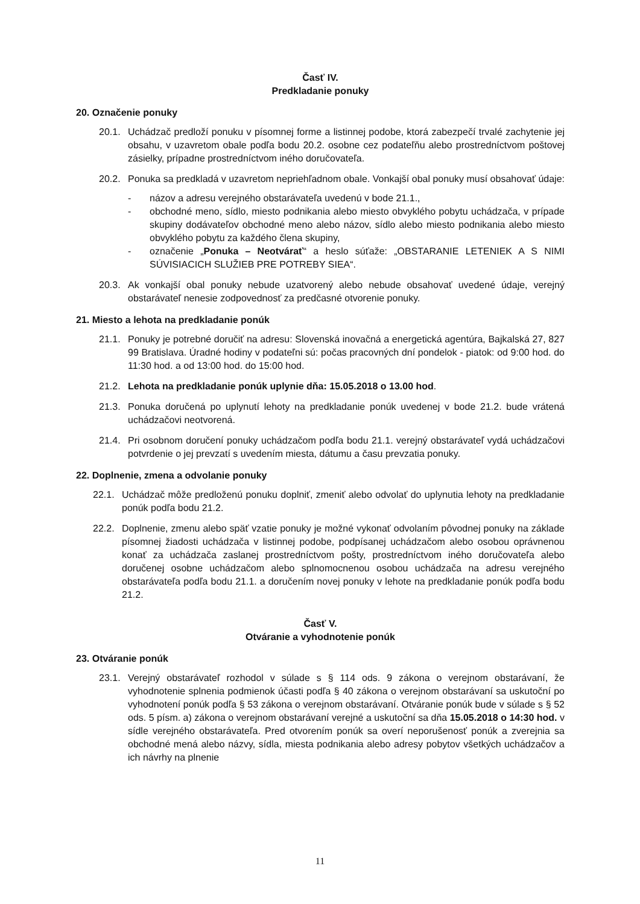Časť IV.
Predkladanie ponuky
20. Označenie ponuky
20.1. Uchádzač predloží ponuku v písomnej forme a listinnej podobe, ktorá zabezpečí trvalé zachytenie jej obsahu, v uzavretom obale podľa bodu 20.2. osobne cez podateľňu alebo prostredníctvom poštovej zásielky, prípadne prostredníctvom iného doručovateľa.
20.2. Ponuka sa predkladá v uzavretom nepriehľadnom obale. Vonkajší obal ponuky musí obsahovať údaje:
- názov a adresu verejného obstarávateľa uvedenú v bode 21.1.,
- obchodné meno, sídlo, miesto podnikania alebo miesto obvyklého pobytu uchádzača, v prípade skupiny dodávateľov obchodné meno alebo názov, sídlo alebo miesto podnikania alebo miesto obvyklého pobytu za každého člena skupiny,
- označenie „Ponuka – Neotvárať“ a heslo súťaže: „OBSTARANIE LETENIEK A S NIMI SÚVISIACICH SLUŽIEB PRE POTREBY SIEA“.
20.3. Ak vonkajší obal ponuky nebude uzatvorený alebo nebude obsahovať uvedené údaje, verejný obstarávateľ nenesie zodpovednosť za predčasné otvorenie ponuky.
21. Miesto a lehota na predkladanie ponúk
21.1. Ponuky je potrebné doručiť na adresu: Slovenská inovačná a energetická agentúra, Bajkalská 27, 827 99 Bratislava. Úradné hodiny v podateľni sú: počas pracovných dní pondelok - piatok: od 9:00 hod. do 11:30 hod. a od 13:00 hod. do 15:00 hod.
21.2. Lehota na predkladanie ponúk uplynie dňa: 15.05.2018 o 13.00 hod.
21.3. Ponuka doručená po uplynutí lehoty na predkladanie ponúk uvedenej v bode 21.2. bude vrátená uchádzačovi neotvorená.
21.4. Pri osobnom doručení ponuky uchádzačom podľa bodu 21.1. verejný obstarávateľ vydá uchádzačovi potvrdenie o jej prevzatí s uvedením miesta, dátumu a času prevzatia ponuky.
22. Doplnenie, zmena a odvolanie ponuky
22.1. Uchádzač môže predloženú ponuku doplniť, zmeniť alebo odvolať do uplynutia lehoty na predkladanie ponúk podľa bodu 21.2.
22.2. Doplnenie, zmenu alebo späť vzatie ponuky je možné vykonať odvolaním pôvodnej ponuky na základe písomnej žiadosti uchádzača v listinnej podobe, podpísanej uchádzačom alebo osobou oprávnenou konať za uchádzača zaslanej prostredníctvom pošty, prostredníctvom iného doručovateľa alebo doručenej osobne uchádzačom alebo splnomocnenou osobou uchádzača na adresu verejného obstarávateľa podľa bodu 21.1. a doručením novej ponuky v lehote na predkladanie ponúk podľa bodu 21.2.
Časť V.
Otváranie a vyhodnotenie ponúk
23. Otváranie ponúk
23.1. Verejný obstarávateľ rozhodol v súlade s § 114 ods. 9 zákona o verejnom obstarávaní, že vyhodnotenie splnenia podmienok účasti podľa § 40 zákona o verejnom obstarávaní sa uskutoční po vyhodnotení ponúk podľa § 53 zákona o verejnom obstarávaní. Otváranie ponúk bude v súlade s § 52 ods. 5 písm. a) zákona o verejnom obstarávaní verejné a uskutoční sa dňa 15.05.2018 o 14:30 hod. v sídle verejného obstarávateľa. Pred otvorením ponúk sa overí neporušenosť ponúk a zverejnia sa obchodné mená alebo názvy, sídla, miesta podnikania alebo adresy pobytov všetkých uchádzačov a ich návrhy na plnenie
11